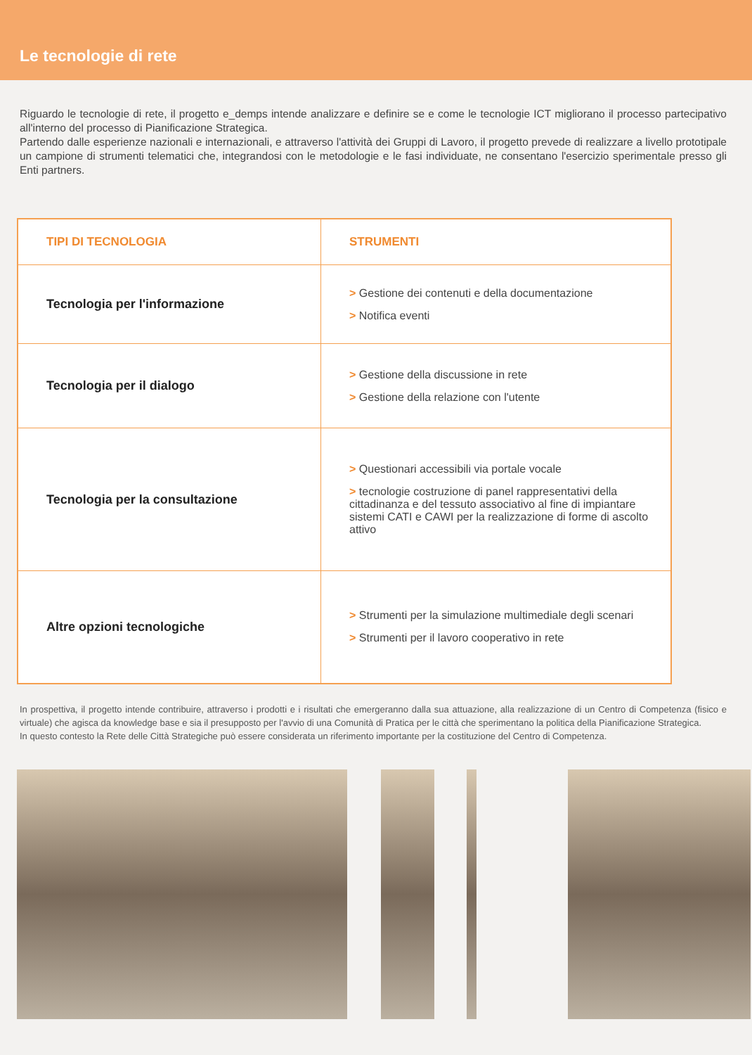Le tecnologie di rete
Riguardo le tecnologie di rete, il progetto e_demps intende analizzare e definire se e come le tecnologie ICT migliorano il processo partecipativo all'interno del processo di Pianificazione Strategica.
Partendo dalle esperienze nazionali e internazionali, e attraverso l'attività dei Gruppi di Lavoro, il progetto prevede di realizzare a livello prototipale un campione di strumenti telematici che, integrandosi con le metodologie e le fasi individuate, ne consentano l'esercizio sperimentale presso gli Enti partners.
| TIPI DI TECNOLOGIA | STRUMENTI |
| --- | --- |
| Tecnologia per l'informazione | > Gestione dei contenuti e della documentazione > Notifica eventi |
| Tecnologia per il dialogo | > Gestione della discussione in rete > Gestione della relazione con l'utente |
| Tecnologia per la consultazione | > Questionari accessibili via portale vocale > tecnologie costruzione di panel rappresentativi della cittadinanza e del tessuto associativo al fine di impiantare sistemi CATI e CAWI per la realizzazione di forme di ascolto attivo |
| Altre opzioni tecnologiche | > Strumenti per la simulazione multimediale degli scenari > Strumenti per il lavoro cooperativo in rete |
In prospettiva, il progetto intende contribuire, attraverso i prodotti e i risultati che emergeranno dalla sua attuazione, alla realizzazione di un Centro di Competenza (fisico e virtuale) che agisca da knowledge base e sia il presupposto per l'avvio di una Comunità di Pratica per le città che sperimentano la politica della Pianificazione Strategica.
In questo contesto la Rete delle Città Strategiche può essere considerata un riferimento importante per la costituzione del Centro di Competenza.